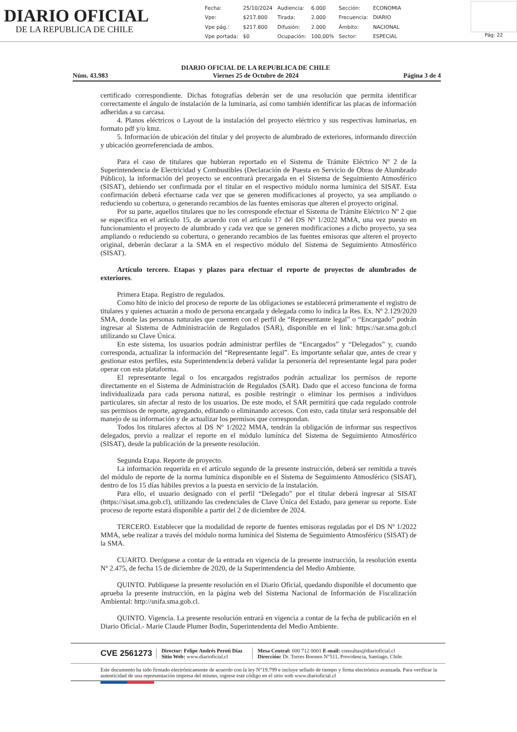DIARIO OFICIAL
DE LA REPUBLICA DE CHILE
| Fecha: | 25/10/2024 | Audiencia: | 6.000 | Sección: | ECONOMIA |
| Vpe: | $217.800 | Tirada: | 2.000 | Frecuencia: | DIARIO |
| Vpe pág.: | $217.800 | Difusión: | 2.000 | Ámbito: | NACIONAL |
| Vpe portada: | $0 | Ocupación: | 100,00% | Sector: | ESPECIAL |
Pág: 22
Núm. 43.983
DIARIO OFICIAL DE LA REPUBLICA DE CHILE
Viernes 25 de Octubre de 2024
Página 3 de 4
certificado correspondiente. Dichas fotografías deberán ser de una resolución que permita identificar correctamente el ángulo de instalación de la luminaria, así como también identificar las placas de información adheridas a su carcasa.
4. Planos eléctricos o Layout de la instalación del proyecto eléctrico y sus respectivas luminarias, en formato pdf y/o kmz.
5. Información de ubicación del titular y del proyecto de alumbrado de exteriores, informando dirección y ubicación georreferenciada de ambos.
Para el caso de titulares que hubieran reportado en el Sistema de Trámite Eléctrico Nº 2 de la Superintendencia de Electricidad y Combustibles (Declaración de Puesta en Servicio de Obras de Alumbrado Público), la información del proyecto se encontrará precargada en el Sistema de Seguimiento Atmosférico (SISAT), debiendo ser confirmada por el titular en el respectivo módulo norma lumínica del SISAT. Esta confirmación deberá efectuarse cada vez que se generen modificaciones al proyecto, ya sea ampliando o reduciendo su cobertura, o generando recambios de las fuentes emisoras que alteren el proyecto original.
Por su parte, aquellos titulares que no les corresponde efectuar el Sistema de Trámite Eléctrico Nº 2 que se especifica en el artículo 15, de acuerdo con el artículo 17 del DS Nº 1/2022 MMA, una vez puesto en funcionamiento el proyecto de alumbrado y cada vez que se generen modificaciones a dicho proyecto, ya sea ampliando o reduciendo su cobertura, o generando recambios de las fuentes emisoras que alteren el proyecto original, deberán declarar a la SMA en el respectivo módulo del Sistema de Seguimiento Atmosférico (SISAT).
Artículo tercero. Etapas y plazos para efectuar el reporte de proyectos de alumbrados de exteriores.
Primera Etapa. Registro de regulados.
Como hito de inicio del proceso de reporte de las obligaciones se establecerá primeramente el registro de titulares y quienes actuarán a modo de persona encargada y delegada como lo indica la Res. Ex. Nº 2.129/2020 SMA, donde las personas naturales que cuenten con el perfil de “Representante legal” o “Encargado” podrán ingresar al Sistema de Administración de Regulados (SAR), disponible en el link: https://sar.sma.gob.cl utilizando su Clave Única.
En este sistema, los usuarios podrán administrar perfiles de “Encargados” y “Delegados” y, cuando corresponda, actualizar la información del “Representante legal”. Es importante señalar que, antes de crear y gestionar estos perfiles, esta Superintendencia deberá validar la personería del representante legal para poder operar con esta plataforma.
El representante legal o los encargados registrados podrán actualizar los permisos de reporte directamente en el Sistema de Administración de Regulados (SAR). Dado que el acceso funciona de forma individualizada para cada persona natural, es posible restringir o eliminar los permisos a individuos particulares, sin afectar al resto de los usuarios. De este modo, el SAR permitirá que cada regulado controle sus permisos de reporte, agregando, editando o eliminando accesos. Con esto, cada titular será responsable del manejo de su información y de actualizar los permisos que correspondan.
Todos los titulares afectos al DS Nº 1/2022 MMA, tendrán la obligación de informar sus respectivos delegados, previo a realizar el reporte en el módulo lumínica del Sistema de Seguimiento Atmosférico (SISAT), desde la publicación de la presente resolución.
Segunda Etapa. Reporte de proyecto.
La información requerida en el artículo segundo de la presente instrucción, deberá ser remitida a través del módulo de reporte de la norma lumínica disponible en el Sistema de Seguimiento Atmosférico (SISAT), dentro de los 15 días hábiles previos a la puesta en servicio de la instalación.
Para ello, el usuario designado con el perfil “Delegado” por el titular deberá ingresar al SISAT (https://sisat.sma.gob.cl), utilizando las credenciales de Clave Única del Estado, para generar su reporte. Este proceso de reporte estará disponible a partir del 2 de diciembre de 2024.
TERCERO. Establecer que la modalidad de reporte de fuentes emisoras reguladas por el DS Nº 1/2022 MMA, sebe realizar a través del módulo norma lumínica del Sistema de Seguimiento Atmosférico (SISAT) de la SMA.
CUARTO. Deróguese a contar de la entrada en vigencia de la presente instrucción, la resolución exenta Nº 2.475, de fecha 15 de diciembre de 2020, de la Superintendencia del Medio Ambiente.
QUINTO. Publíquese la presente resolución en el Diario Oficial, quedando disponible el documento que aprueba la presente instrucción, en la página web del Sistema Nacional de Información de Fiscalización Ambiental: http://snifa.sma.gob.cl.
QUINTO. Vigencia. La presente resolución entrará en vigencia a contar de la fecha de publicación en el Diario Oficial.- Marie Claude Plumer Bodin, Superintendenta del Medio Ambiente.
CVE 2561273
Director: Felipe Andrés Peroti Díaz
Sitio Web: www.diarioficial.cl
Mesa Central: 600 712 0001 E-mail: consultas@diarioficial.cl
Dirección: Dr. Torres Boonen N°511, Providencia, Santiago, Chile.
Este documento ha sido firmado electrónicamente de acuerdo con la ley N°19.799 e incluye sellado de tiempo y firma electrónica avanzada. Para verificar la autenticidad de una representación impresa del mismo, ingrese este código en el sitio web www.diarioficial.cl